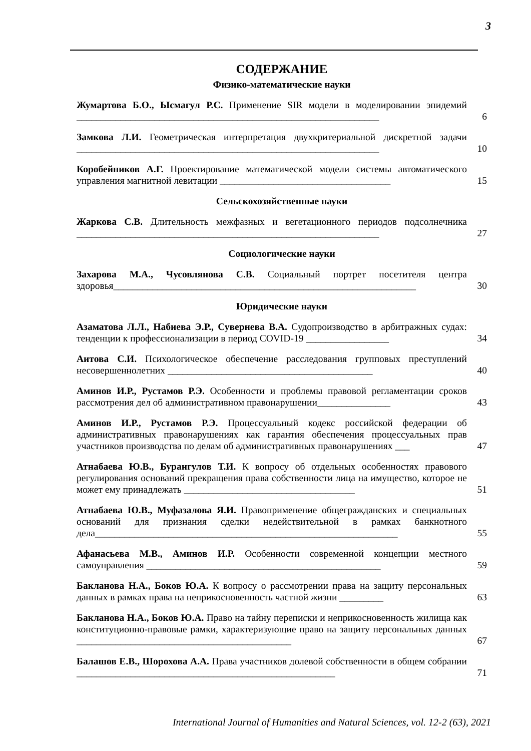3
СОДЕРЖАНИЕ
Физико-математические науки
Жумартова Б.О., Ысмагул Р.С. Применение SIR модели в моделировании эпидемий ______________________________________________________________
6
Замкова Л.И. Геометрическая интерпретация двухкритериальной дискретной задачи ______________________________________________________________
10
Коробейников А.Г. Проектирование математической модели системы автоматического управления магнитной левитации ___________________________________
15
Сельскохозяйственные науки
Жаркова С.В. Длительность межфазных и вегетационного периодов подсолнечника ______________________________________________________________
27
Социологические науки
Захарова М.А., Чусовлянова С.В. Социальный портрет посетителя центра здоровья______________________________________________________________
30
Юридические науки
Азаматова Л.Л., Набиева Э.Р., Сувернева В.А. Судопроизводство в арбитражных судах: тенденции к профессионализации в период COVID-19 _________________
34
Аитова С.И. Психологическое обеспечение расследования групповых преступлений несовершеннолетних __________________________________________
40
Аминов И.Р., Рустамов Р.Э. Особенности и проблемы правовой регламентации сроков рассмотрения дел об административном правонарушении_______________
43
Аминов И.Р., Рустамов Р.Э. Процессуальный кодекс российской федерации об административных правонарушениях как гарантия обеспечения процессуальных прав участников производства по делам об административных правонарушениях ___
47
Атнабаева Ю.В., Бурангулов Т.И. К вопросу об отдельных особенностях правового регулирования оснований прекращения права собственности лица на имущество, которое не может ему принадлежать ___________________________________
51
Атнабаева Ю.В., Муфазалова Я.И. Правоприменение общегражданских и специальных оснований для признания сделки недействительной в рамках банкнотного дела______________________________________________________________
55
Афанасьева М.В., Аминов И.Р. Особенности современной концепции местного самоуправления ________________________________________________
59
Бакланова Н.А., Боков Ю.А. К вопросу о рассмотрении права на защиту персональных данных в рамках права на неприкосновенность частной жизни _________
63
Бакланова Н.А., Боков Ю.А. Право на тайну переписки и неприкосновенность жилища как конституционно-правовые рамки, характеризующие право на защиту персональных данных ____________________________________________
67
Балашов Е.В., Шорохова А.А. Права участников долевой собственности в общем собрании _____________________________________________________
71
International Journal of Humanities and Natural Sciences, vol. 12-2 (63), 2021